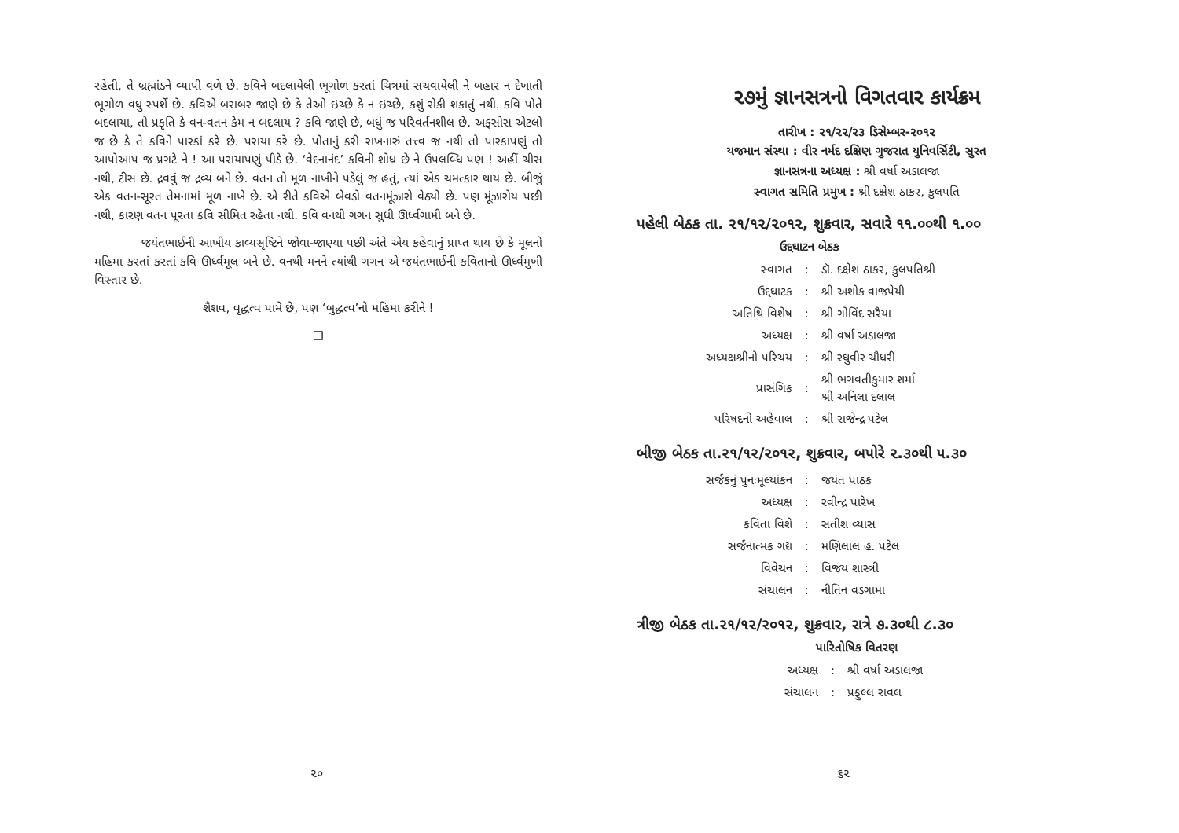રહેતી, તે બ્રહ્માંડને વ્યાપી વળે છે. કવિને બદલાયેલી ભૂગોળ કરતાં ચિત્રમાં સચવાયેલી ને બહાર ન દેખાતી ભૂગોળ વધુ સ્પર્શે છે. કવિએ બરાબર જાણે છે કે તેઓ ઇચ્છે કે ન ઇચ્છે, કશું રોકી શકાતું નથી. કવિ પોતે બદલાયા, તો પ્રકૃતિ કે વન-વતન કેમ ન બદલાય ? કવિ જાણે છે, બધું જ પરિવર્તનશીલ છે. અફસોસ એટલો જ છે કે તે કવિને પારકાં કરે છે. પરાયા કરે છે. પોતાનું કરી રાખનારું તત્ત્વ જ નથી તો પારકાપણું તો આપોઆપ જ પ્રગટે ને ! આ પરાયાપણું પીડે છે. ‘વેદનાનંદ’ કવિની શોધ છે ને ઉપલબ્ધિ પણ ! અહીં ચીસ નથી, ટીસ છે. દ્રવવું જ દ્રવ્ય બને છે. વતન તો મૂળ નાખીને પડેલું જ હતું, ત્યાં એક ચમત્કાર થાય છે. બીજું એક વતન-સૂરત તેમનામાં મૂળ નાખે છે. એ રીતે કવિએ બેવડો વતનમૂંઝારો વેઠ્યો છે. પણ મૂંઝારોય પછી નથી, કારણ વતન પૂરતા કવિ સીમિત રહેતા નથી. કવિ વનથી ગગન સુધી ઊર્ધ્વગામી બને છે.
જયંતભાઈની આખીય કાવ્યસૃષ્ટિને જોવા-જાણ્યા પછી અંતે એય કહેવાનું પ્રાપ્ત થાય છે કે મૂલનો મહિમા કરતાં કરતાં કવિ ઊર્ધ્વમૂલ બને છે. વનથી મનને ત્યાંથી ગગન એ જયંતભાઈની કવિતાનો ઊર્ધ્વમુખી વિસ્તાર છે.
શૈશવ, વૃદ્ધત્વ પામે છે, પણ ‘બુદ્ધત્વ’નો મહિમા કરીને !
❑
૨૭મું જ્ઞાનસત્રનો વિગતવાર કાર્યક્રમ
તારીખ : ૨૧/૨૨/૨૩ ડિસેમ્બર-૨૦૧૨
યજમાન સંસ્થા : વીર નર્મદ દક્ષિણ ગુજરાત યુનિવર્સિટી, સુરત
જ્ઞાનસત્રના અધ્યક્ષ : શ્રી વર્ષા અડાલજા
સ્વાગત સમિતિ પ્રમુખ : શ્રી દક્ષેશ ઠાકર, કુલપતિ
પહેલી બેઠક તા. ૨૧/૧૨/૨૦૧૨, શુક્રવાર, સવારે ૧૧.૦૦થી ૧.૦૦
ઉદ્દઘાટન બેઠક
| સ્વાગત | : | ડૉ. દક્ષેશ ઠાકર, કુલપતિશ્રી |
| ઉદ્દઘાટક | : | શ્રી અશોક વાજપેયી |
| અતિથિ વિશેષ | : | શ્રી ગોવિંદ સરૈયા |
| અધ્યક્ષ | : | શ્રી વર્ષા અડાલજા |
| અધ્યક્ષશ્રીનો પરિચય | : | શ્રી રઘુવીર ચૌધરી |
| પ્રાસંગિક | : | શ્રી ભગવતીકુમાર શર્મા શ્રી અનિલા દલાલ |
| પરિષદનો અહેવાલ | : | શ્રી રાજેન્દ્ર પટેલ |
બીજી બેઠક તા.૨૧/૧૨/૨૦૧૨, શુક્રવાર, બપોરે ૨.૩૦થી ૫.૩૦
| સર્જકનું પુનઃમૂલ્યાંકન | : | જયંત પાઠક |
| અધ્યક્ષ | : | રવીન્દ્ર પારેખ |
| કવિતા વિશે | : | સતીશ વ્યાસ |
| સર્જનાત્મક ગદ્ય | : | મણિલાલ હ. પટેલ |
| વિવેચન | : | વિજય શાસ્ત્રી |
| સંચાલન | : | નીતિન વડગામા |
ત્રીજી બેઠક તા.૨૧/૧૨/૨૦૧૨, શુક્રવાર, રાત્રે ૭.૩૦થી ૮.૩૦
પારિતોષિક વિતરણ
| અધ્યક્ષ | : | શ્રી વર્ષા અડાલજા |
| સંચાલન | : | પ્રફુલ્લ રાવલ |
૨૦ ૬૨